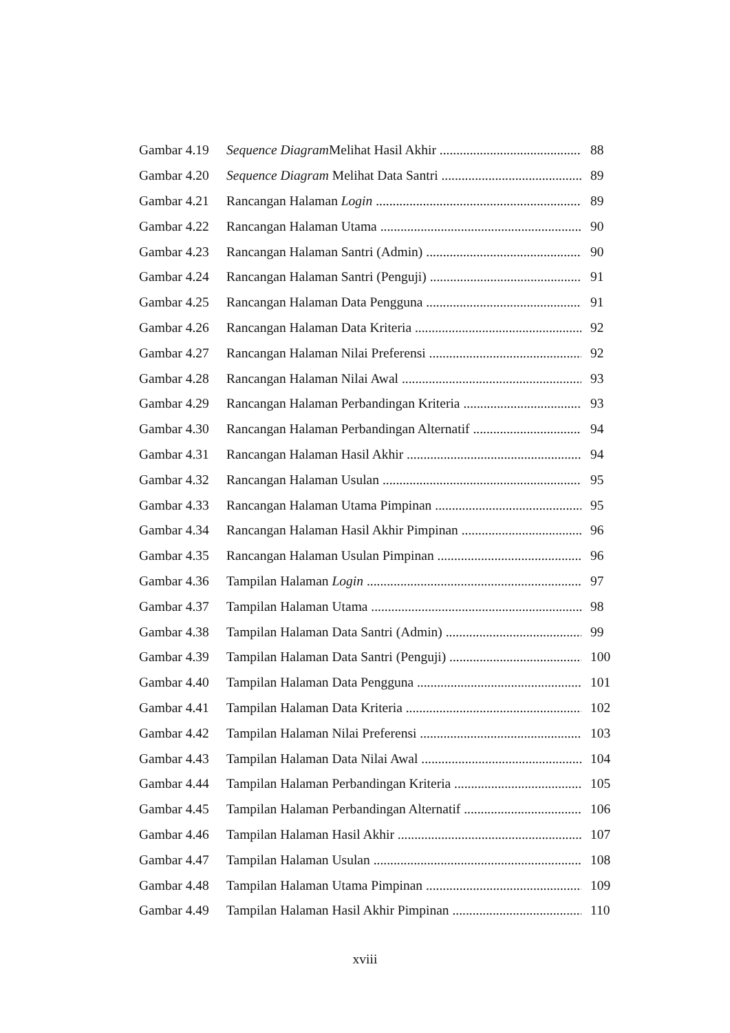Gambar 4.19 Sequence Diagram Melihat Hasil Akhir 88
Gambar 4.20 Sequence Diagram Melihat Data Santri 89
Gambar 4.21 Rancangan Halaman Login 89
Gambar 4.22 Rancangan Halaman Utama 90
Gambar 4.23 Rancangan Halaman Santri (Admin) 90
Gambar 4.24 Rancangan Halaman Santri (Penguji) 91
Gambar 4.25 Rancangan Halaman Data Pengguna 91
Gambar 4.26 Rancangan Halaman Data Kriteria 92
Gambar 4.27 Rancangan Halaman Nilai Preferensi 92
Gambar 4.28 Rancangan Halaman Nilai Awal 93
Gambar 4.29 Rancangan Halaman Perbandingan Kriteria 93
Gambar 4.30 Rancangan Halaman Perbandingan Alternatif 94
Gambar 4.31 Rancangan Halaman Hasil Akhir 94
Gambar 4.32 Rancangan Halaman Usulan 95
Gambar 4.33 Rancangan Halaman Utama Pimpinan 95
Gambar 4.34 Rancangan Halaman Hasil Akhir Pimpinan 96
Gambar 4.35 Rancangan Halaman Usulan Pimpinan 96
Gambar 4.36 Tampilan Halaman Login 97
Gambar 4.37 Tampilan Halaman Utama 98
Gambar 4.38 Tampilan Halaman Data Santri (Admin) 99
Gambar 4.39 Tampilan Halaman Data Santri (Penguji) 100
Gambar 4.40 Tampilan Halaman Data Pengguna 101
Gambar 4.41 Tampilan Halaman Data Kriteria 102
Gambar 4.42 Tampilan Halaman Nilai Preferensi 103
Gambar 4.43 Tampilan Halaman Data Nilai Awal 104
Gambar 4.44 Tampilan Halaman Perbandingan Kriteria 105
Gambar 4.45 Tampilan Halaman Perbandingan Alternatif 106
Gambar 4.46 Tampilan Halaman Hasil Akhir 107
Gambar 4.47 Tampilan Halaman Usulan 108
Gambar 4.48 Tampilan Halaman Utama Pimpinan 109
Gambar 4.49 Tampilan Halaman Hasil Akhir Pimpinan 110
xviii